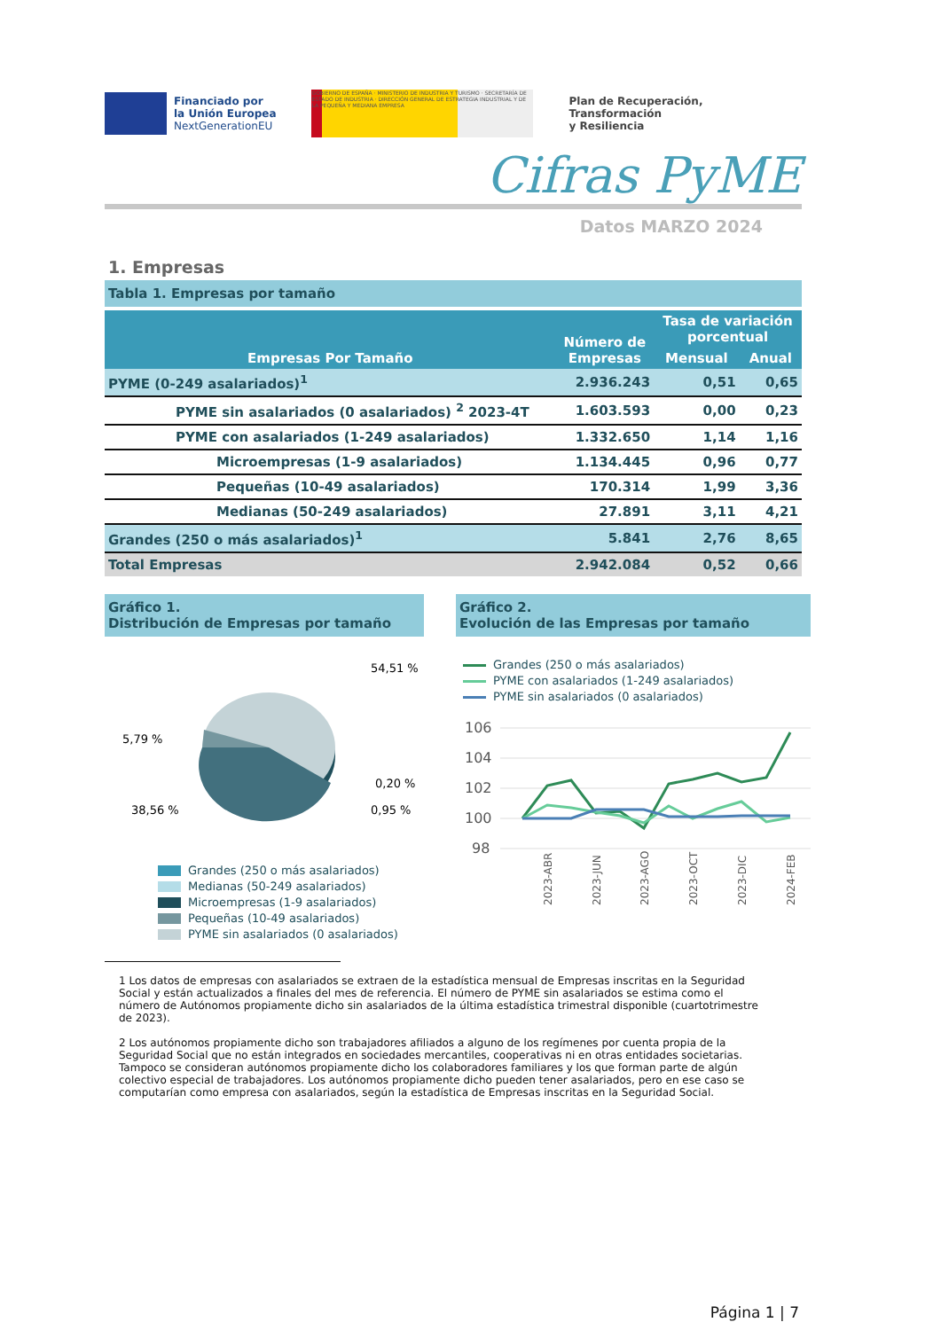Financiado por
la Unión Europea
NextGenerationEU
GOBIERNO DE ESPAÑA · MINISTERIO DE INDUSTRIA Y TURISMO · SECRETARÍA DE ESTADO DE INDUSTRIA · DIRECCIÓN GENERAL DE ESTRATEGIA INDUSTRIAL Y DE LA PEQUEÑA Y MEDIANA EMPRESA
Plan de Recuperación,
Transformación
y Resiliencia
Cifras PyME
Datos MARZO 2024
1. Empresas
Tabla 1. Empresas por tamaño
| Empresas Por Tamaño | Número de Empresas | Tasa de variación porcentual | |
| --- | --- | --- | --- |
| | | Mensual | Anual |
| PYME (0-249 asalariados)<sup>1</sup> | 2.936.243 | 0,51 | 0,65 |
| PYME sin asalariados (0 asalariados) <sup>2</sup> 2023-4T | 1.603.593 | 0,00 | 0,23 |
| PYME con asalariados (1-249 asalariados) | 1.332.650 | 1,14 | 1,16 |
| Microempresas (1-9 asalariados) | 1.134.445 | 0,96 | 0,77 |
| Pequeñas (10-49 asalariados) | 170.314 | 1,99 | 3,36 |
| Medianas (50-249 asalariados) | 27.891 | 3,11 | 4,21 |
| Grandes (250 o más asalariados)<sup>1</sup> | 5.841 | 2,76 | 8,65 |
| Total Empresas | 2.942.084 | 0,52 | 0,66 |
Gráfico 1.
Distribución de Empresas por tamaño
54,51 %
5,79 %
0,20 %
38,56 %
0,95 %
Grandes (250 o más asalariados)
Medianas (50-249 asalariados)
Microempresas (1-9 asalariados)
Pequeñas (10-49 asalariados)
PYME sin asalariados (0 asalariados)
Gráfico 2.
Evolución de las Empresas por tamaño
Grandes (250 o más asalariados)
PYME con asalariados (1-249 asalariados)
PYME sin asalariados (0 asalariados)
106
104
102
100
98
2023-ABR
2023-JUN
2023-AGO
2023-OCT
2023-DIC
2024-FEB
1 Los datos de empresas con asalariados se extraen de la estadística mensual de Empresas inscritas en la Seguridad Social y están actualizados a finales del mes de referencia. El número de PYME sin asalariados se estima como el número de Autónomos propiamente dicho sin asalariados de la última estadística trimestral disponible (cuartotrimestre de 2023).
2 Los autónomos propiamente dicho son trabajadores afiliados a alguno de los regímenes por cuenta propia de la Seguridad Social que no están integrados en sociedades mercantiles, cooperativas ni en otras entidades societarias. Tampoco se consideran autónomos propiamente dicho los colaboradores familiares y los que forman parte de algún colectivo especial de trabajadores. Los autónomos propiamente dicho pueden tener asalariados, pero en ese caso se computarían como empresa con asalariados, según la estadística de Empresas inscritas en la Seguridad Social.
Página 1 | 7